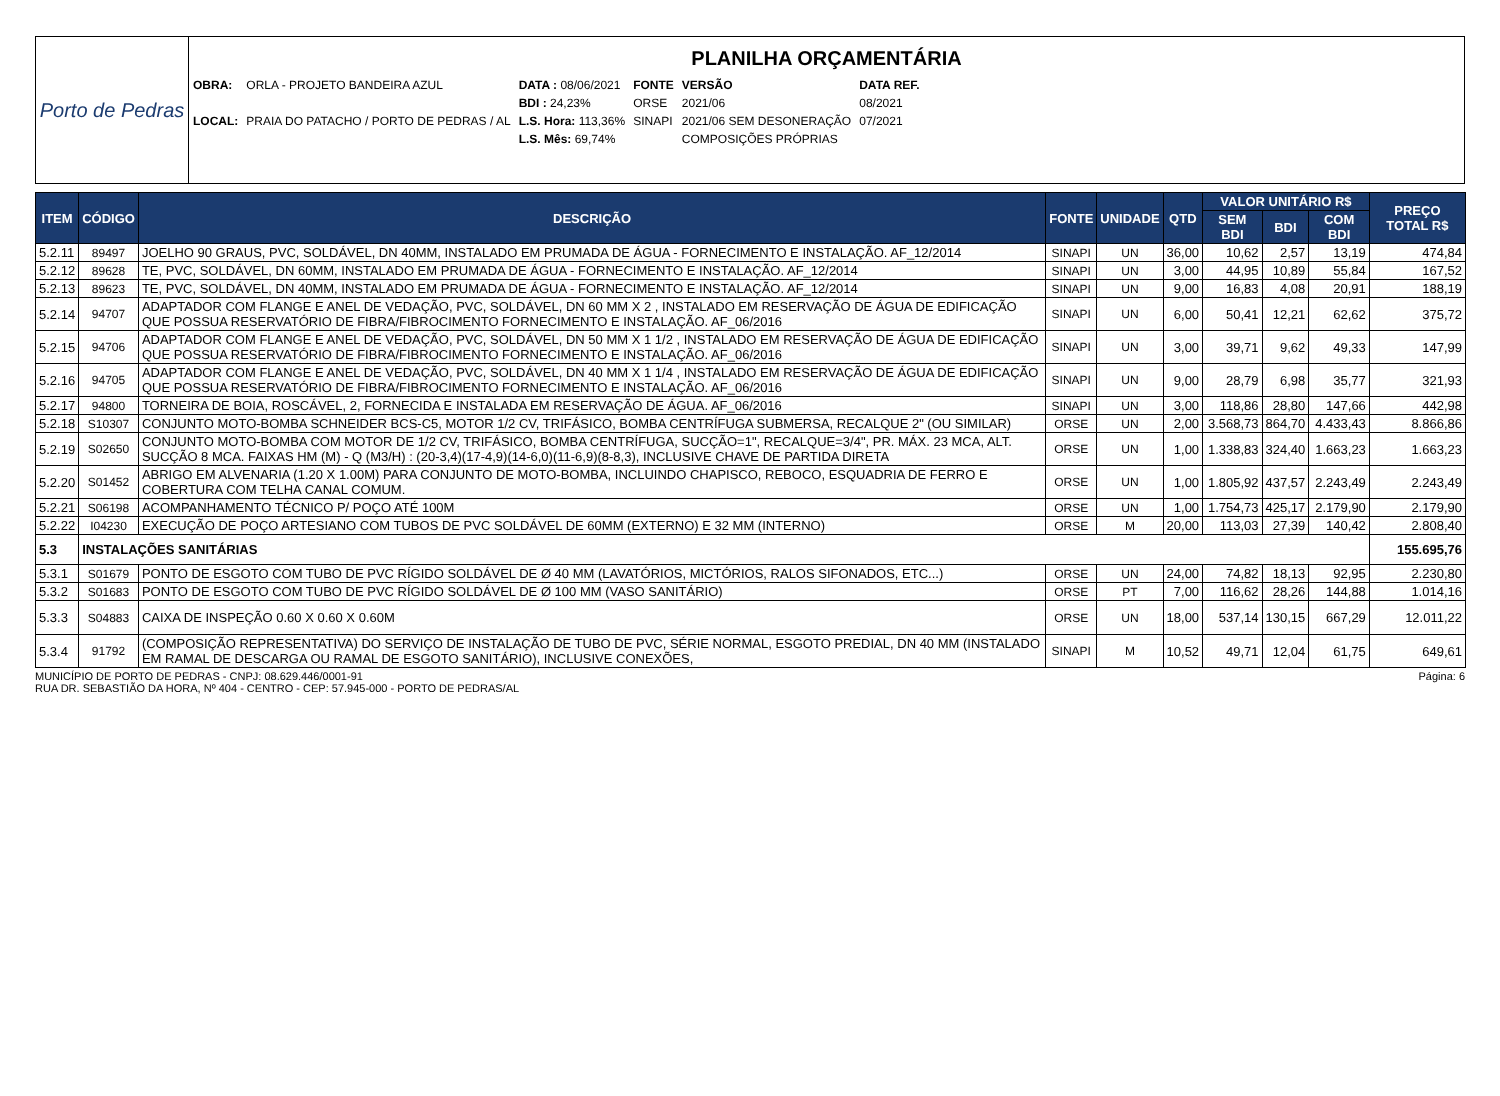Porto de Pedras
PLANILHA ORÇAMENTÁRIA
| OBRA: | ORLA - PROJETO BANDEIRA AZUL | DATA : 08/06/2021 | FONTE | VERSÃO | DATA REF. |
| | | BDI : 24,23% | ORSE | 2021/06 | 08/2021 |
| LOCAL: | PRAIA DO PATACHO / PORTO DE PEDRAS / AL | L.S. Hora: 113,36% | SINAPI | 2021/06 SEM DESONERAÇÃO | 07/2021 |
| | | L.S. Mês: 69,74% | | COMPOSIÇÕES PRÓPRIAS | |
| ITEM | CÓDIGO | DESCRIÇÃO | FONTE | UNIDADE | QTD | VALOR UNITÁRIO R$ | | | PREÇO TOTAL R$ |
| --- | --- | --- | --- | --- | --- | --- | --- | --- | --- |
| | | | | | | SEM BDI | BDI | COM BDI | |
| 5.2.11 | 89497 | JOELHO 90 GRAUS, PVC, SOLDÁVEL, DN 40MM, INSTALADO EM PRUMADA DE ÁGUA - FORNECIMENTO E INSTALAÇÃO. AF_12/2014 | SINAPI | UN | 36,00 | 10,62 | 2,57 | 13,19 | 474,84 |
| 5.2.12 | 89628 | TE, PVC, SOLDÁVEL, DN 60MM, INSTALADO EM PRUMADA DE ÁGUA - FORNECIMENTO E INSTALAÇÃO. AF_12/2014 | SINAPI | UN | 3,00 | 44,95 | 10,89 | 55,84 | 167,52 |
| 5.2.13 | 89623 | TE, PVC, SOLDÁVEL, DN 40MM, INSTALADO EM PRUMADA DE ÁGUA - FORNECIMENTO E INSTALAÇÃO. AF_12/2014 | SINAPI | UN | 9,00 | 16,83 | 4,08 | 20,91 | 188,19 |
| 5.2.14 | 94707 | ADAPTADOR COM FLANGE E ANEL DE VEDAÇÃO, PVC, SOLDÁVEL, DN 60 MM X 2 , INSTALADO EM RESERVAÇÃO DE ÁGUA DE EDIFICAÇÃO QUE POSSUA RESERVATÓRIO DE FIBRA/FIBROCIMENTO FORNECIMENTO E INSTALAÇÃO. AF_06/2016 | SINAPI | UN | 6,00 | 50,41 | 12,21 | 62,62 | 375,72 |
| 5.2.15 | 94706 | ADAPTADOR COM FLANGE E ANEL DE VEDAÇÃO, PVC, SOLDÁVEL, DN 50 MM X 1 1/2 , INSTALADO EM RESERVAÇÃO DE ÁGUA DE EDIFICAÇÃO QUE POSSUA RESERVATÓRIO DE FIBRA/FIBROCIMENTO FORNECIMENTO E INSTALAÇÃO. AF_06/2016 | SINAPI | UN | 3,00 | 39,71 | 9,62 | 49,33 | 147,99 |
| 5.2.16 | 94705 | ADAPTADOR COM FLANGE E ANEL DE VEDAÇÃO, PVC, SOLDÁVEL, DN 40 MM X 1 1/4 , INSTALADO EM RESERVAÇÃO DE ÁGUA DE EDIFICAÇÃO QUE POSSUA RESERVATÓRIO DE FIBRA/FIBROCIMENTO FORNECIMENTO E INSTALAÇÃO. AF_06/2016 | SINAPI | UN | 9,00 | 28,79 | 6,98 | 35,77 | 321,93 |
| 5.2.17 | 94800 | TORNEIRA DE BOIA, ROSCÁVEL, 2, FORNECIDA E INSTALADA EM RESERVAÇÃO DE ÁGUA. AF_06/2016 | SINAPI | UN | 3,00 | 118,86 | 28,80 | 147,66 | 442,98 |
| 5.2.18 | S10307 | CONJUNTO MOTO-BOMBA SCHNEIDER BCS-C5, MOTOR 1/2 CV, TRIFÁSICO, BOMBA CENTRÍFUGA SUBMERSA, RECALQUE 2" (OU SIMILAR) | ORSE | UN | 2,00 | 3.568,73 | 864,70 | 4.433,43 | 8.866,86 |
| 5.2.19 | S02650 | CONJUNTO MOTO-BOMBA COM MOTOR DE 1/2 CV, TRIFÁSICO, BOMBA CENTRÍFUGA, SUCÇÃO=1", RECALQUE=3/4", PR. MÁX. 23 MCA, ALT. SUCÇÃO 8 MCA. FAIXAS HM (M) - Q (M3/H) : (20-3,4)(17-4,9)(14-6,0)(11-6,9)(8-8,3), INCLUSIVE CHAVE DE PARTIDA DIRETA | ORSE | UN | 1,00 | 1.338,83 | 324,40 | 1.663,23 | 1.663,23 |
| 5.2.20 | S01452 | ABRIGO EM ALVENARIA (1.20 X 1.00M) PARA CONJUNTO DE MOTO-BOMBA, INCLUINDO CHAPISCO, REBOCO, ESQUADRIA DE FERRO E COBERTURA COM TELHA CANAL COMUM. | ORSE | UN | 1,00 | 1.805,92 | 437,57 | 2.243,49 | 2.243,49 |
| 5.2.21 | S06198 | ACOMPANHAMENTO TÉCNICO P/ POÇO ATÉ 100M | ORSE | UN | 1,00 | 1.754,73 | 425,17 | 2.179,90 | 2.179,90 |
| 5.2.22 | I04230 | EXECUÇÃO DE POÇO ARTESIANO COM TUBOS DE PVC SOLDÁVEL DE 60MM (EXTERNO) E 32 MM (INTERNO) | ORSE | M | 20,00 | 113,03 | 27,39 | 140,42 | 2.808,40 |
| 5.3 | INSTALAÇÕES SANITÁRIAS | | | | | | | | 155.695,76 |
| 5.3.1 | S01679 | PONTO DE ESGOTO COM TUBO DE PVC RÍGIDO SOLDÁVEL DE Ø 40 MM (LAVATÓRIOS, MICTÓRIOS, RALOS SIFONADOS, ETC...) | ORSE | UN | 24,00 | 74,82 | 18,13 | 92,95 | 2.230,80 |
| 5.3.2 | S01683 | PONTO DE ESGOTO COM TUBO DE PVC RÍGIDO SOLDÁVEL DE Ø 100 MM (VASO SANITÁRIO) | ORSE | PT | 7,00 | 116,62 | 28,26 | 144,88 | 1.014,16 |
| 5.3.3 | S04883 | CAIXA DE INSPEÇÃO 0.60 X 0.60 X 0.60M | ORSE | UN | 18,00 | 537,14 | 130,15 | 667,29 | 12.011,22 |
| 5.3.4 | 91792 | (COMPOSIÇÃO REPRESENTATIVA) DO SERVIÇO DE INSTALAÇÃO DE TUBO DE PVC, SÉRIE NORMAL, ESGOTO PREDIAL, DN 40 MM (INSTALADO EM RAMAL DE DESCARGA OU RAMAL DE ESGOTO SANITÁRIO), INCLUSIVE CONEXÕES, | SINAPI | M | 10,52 | 49,71 | 12,04 | 61,75 | 649,61 |
MUNICÍPIO DE PORTO DE PEDRAS - CNPJ: 08.629.446/0001-91
RUA DR. SEBASTIÃO DA HORA, Nº 404 - CENTRO - CEP: 57.945-000 - PORTO DE PEDRAS/AL
Página: 6